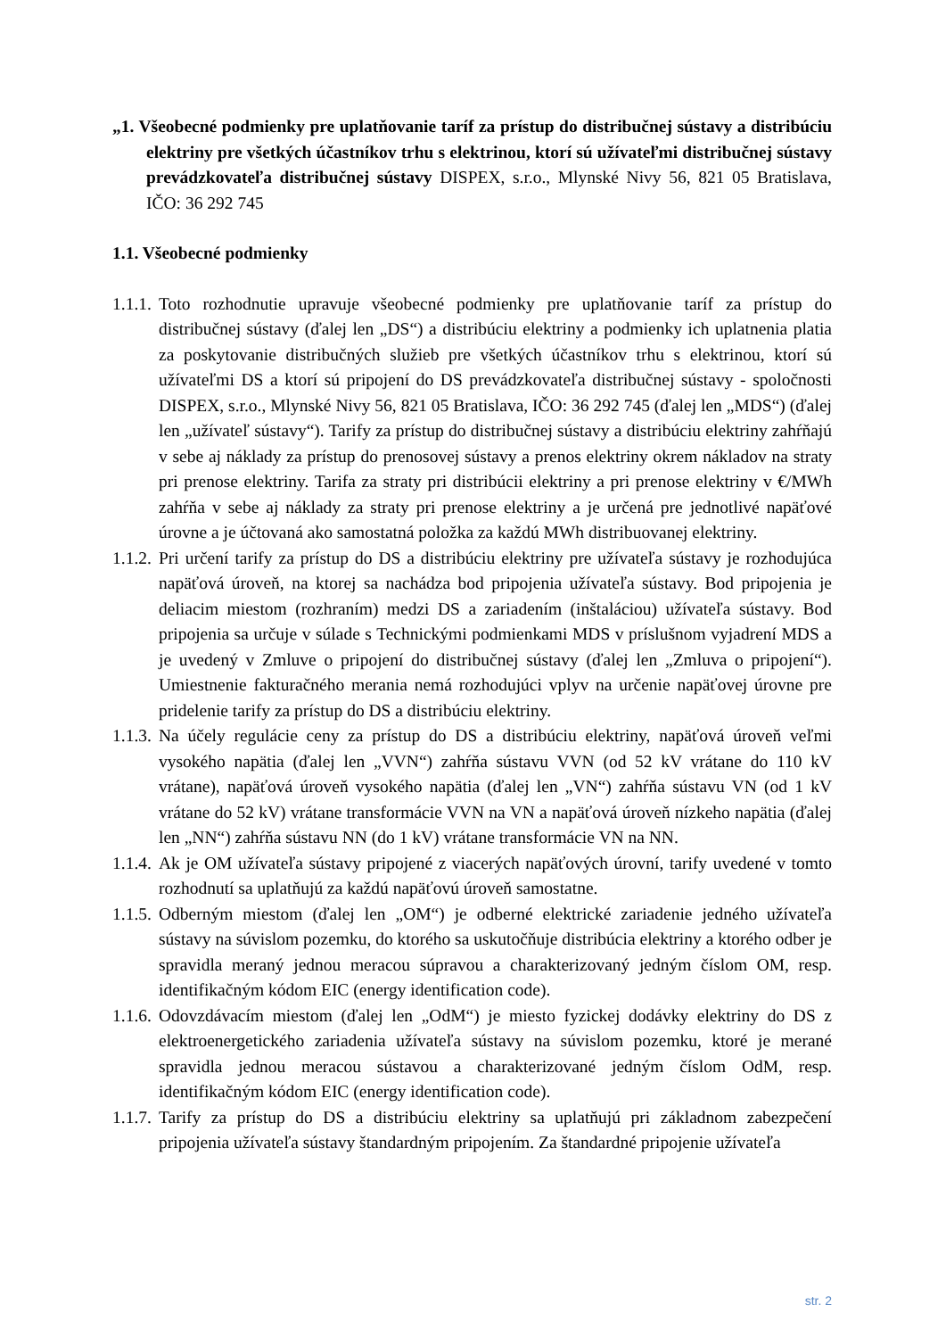„1. Všeobecné podmienky pre uplatňovanie taríf za prístup do distribučnej sústavy a distribúciu elektriny pre všetkých účastníkov trhu s elektrinou, ktorí sú užívateľmi distribučnej sústavy prevádzkovateľa distribučnej sústavy DISPEX, s.r.o., Mlynské Nivy 56, 821 05 Bratislava, IČO: 36 292 745
1.1. Všeobecné podmienky
1.1.1.
Toto rozhodnutie upravuje všeobecné podmienky pre uplatňovanie taríf za prístup do distribučnej sústavy (ďalej len „DS“) a distribúciu elektriny a podmienky ich uplatnenia platia za poskytovanie distribučných služieb pre všetkých účastníkov trhu s elektrinou, ktorí sú užívateľmi DS a ktorí sú pripojení do DS prevádzkovateľa distribučnej sústavy - spoločnosti DISPEX, s.r.o., Mlynské Nivy 56, 821 05 Bratislava, IČO: 36 292 745 (ďalej len „MDS“) (ďalej len „užívateľ sústavy“). Tarify za prístup do distribučnej sústavy a distribúciu elektriny zahŕňajú v sebe aj náklady za prístup do prenosovej sústavy a prenos elektriny okrem nákladov na straty pri prenose elektriny. Tarifa za straty pri distribúcii elektriny a pri prenose elektriny v €/MWh zahŕňa v sebe aj náklady za straty pri prenose elektriny a je určená pre jednotlivé napäťové úrovne a je účtovaná ako samostatná položka za každú MWh distribuovanej elektriny.
1.1.2.
Pri určení tarify za prístup do DS a distribúciu elektriny pre užívateľa sústavy je rozhodujúca napäťová úroveň, na ktorej sa nachádza bod pripojenia užívateľa sústavy. Bod pripojenia je deliacim miestom (rozhraním) medzi DS a zariadením (inštaláciou) užívateľa sústavy. Bod pripojenia sa určuje v súlade s Technickými podmienkami MDS v príslušnom vyjadrení MDS a je uvedený v Zmluve o pripojení do distribučnej sústavy (ďalej len „Zmluva o pripojení“). Umiestnenie fakturačného merania nemá rozhodujúci vplyv na určenie napäťovej úrovne pre pridelenie tarify za prístup do DS a distribúciu elektriny.
1.1.3.
Na účely regulácie ceny za prístup do DS a distribúciu elektriny, napäťová úroveň veľmi vysokého napätia (ďalej len „VVN“) zahŕňa sústavu VVN (od 52 kV vrátane do 110 kV vrátane), napäťová úroveň vysokého napätia (ďalej len „VN“) zahŕňa sústavu VN (od 1 kV vrátane do 52 kV) vrátane transformácie VVN na VN a napäťová úroveň nízkeho napätia (ďalej len „NN“) zahŕňa sústavu NN (do 1 kV) vrátane transformácie VN na NN.
1.1.4.
Ak je OM užívateľa sústavy pripojené z viacerých napäťových úrovní, tarify uvedené v tomto rozhodnutí sa uplatňujú za každú napäťovú úroveň samostatne.
1.1.5.
Odberným miestom (ďalej len „OM“) je odberné elektrické zariadenie jedného užívateľa sústavy na súvislom pozemku, do ktorého sa uskutočňuje distribúcia elektriny a ktorého odber je spravidla meraný jednou meracou súpravou a charakterizovaný jedným číslom OM, resp. identifikačným kódom EIC (energy identification code).
1.1.6.
Odovzdávacím miestom (ďalej len „OdM“) je miesto fyzickej dodávky elektriny do DS z elektroenergetického zariadenia užívateľa sústavy na súvislom pozemku, ktoré je merané spravidla jednou meracou sústavou a charakterizované jedným číslom OdM, resp. identifikačným kódom EIC (energy identification code).
1.1.7.
Tarify za prístup do DS a distribúciu elektriny sa uplatňujú pri základnom zabezpečení pripojenia užívateľa sústavy štandardným pripojením. Za štandardné pripojenie užívateľa
str. 2